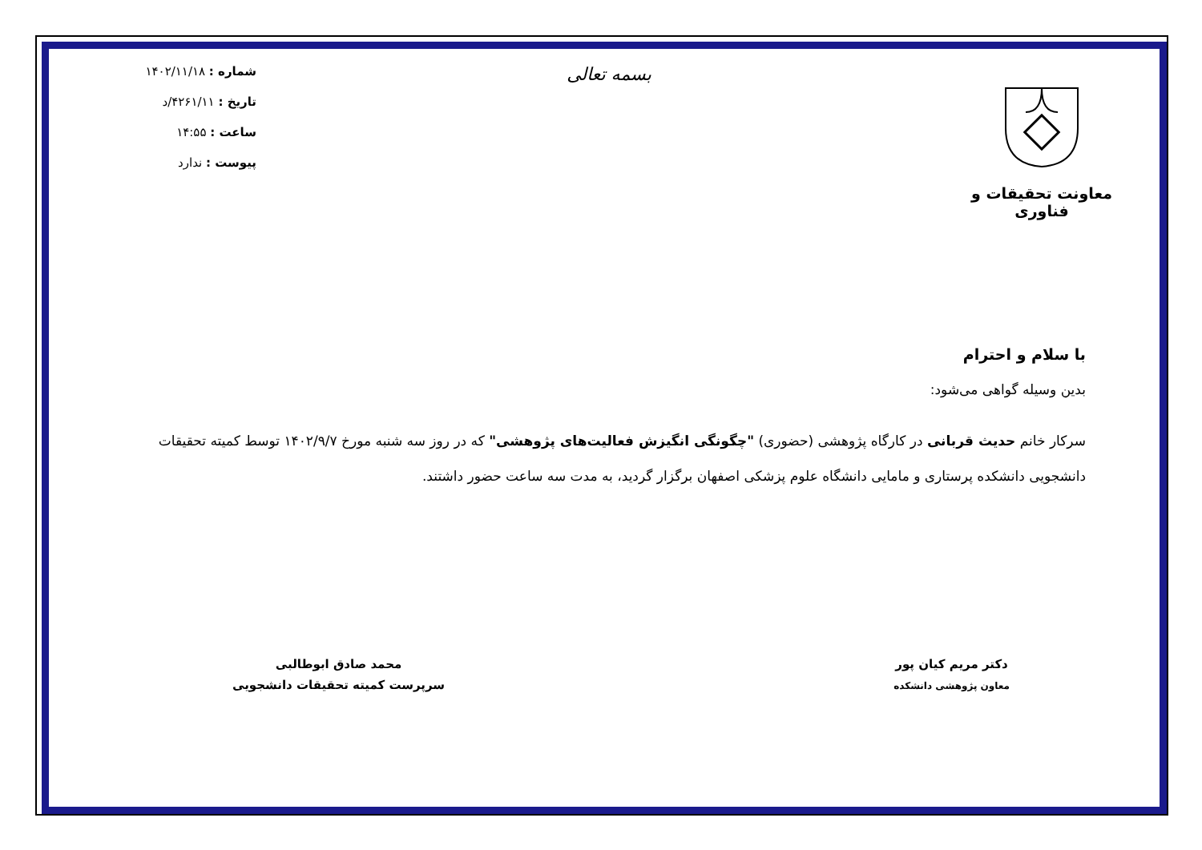معاونت تحقیقات و فناوری
بسمه تعالی
شماره : ۱۴۰۲/۱۱/۱۸
تاریخ : ۴۲۶۱/۱۱/د
ساعت : ۱۴:۵۵
پیوست : ندارد
با سلام و احترام
بدین وسیله گواهی می‌شود:
سرکار خانم حدیث قربانی در کارگاه پژوهشی (حضوری) "چگونگی انگیزش فعالیت‌های پژوهشی" که در روز سه شنبه مورخ ۱۴۰۲/۹/۷ توسط کمیته تحقیقات دانشجویی دانشکده پرستاری و مامایی دانشگاه علوم پزشکی اصفهان برگزار گردید، به مدت سه ساعت حضور داشتند.
دکتر مریم کیان پور
معاون پژوهشی دانشکده
محمد صادق ابوطالبی
سرپرست کمیته تحقیقات دانشجویی